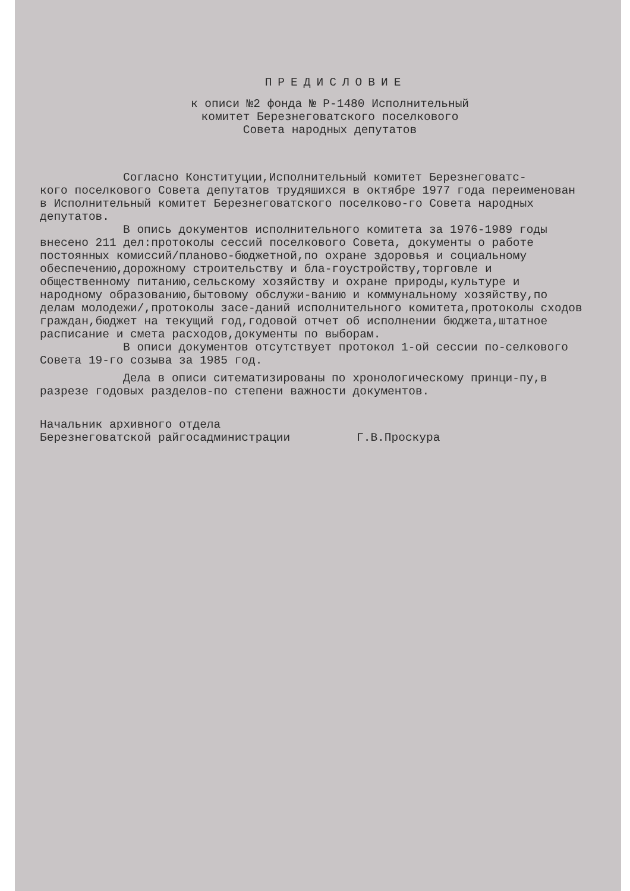ПРЕДИСЛОВИЕ
к описи №2 фонда № Р-1480 Исполнительный
комитет Березнеговатского поселкового
Совета народных депутатов
Согласно Конституции,Исполнительный комитет Березнеговатс-
кого поселкового Совета депутатов трудяшихся в октябре 1977 года переименован в Исполнительный комитет Березнеговатского поселково-го Совета народных депутатов.
В опись документов исполнительного комитета за 1976-1989 годы внесено 211 дел:протоколы сессий поселкового Совета, документы о работе постоянных комиссий/планово-бюджетной,по охране здоровья и социальному обеспечению,дорожному строительству и бла-гоустройству,торговле и общественному питанию,сельскому хозяйству и охране природы,культуре и народному образованию,бытовому обслужи-ванию и коммунальному хозяйству,по делам молодежи/,протоколы засе-даний исполнительного комитета,протоколы сходов граждан,бюджет на текущий год,годовой отчет об исполнении бюджета,штатное расписание и смета расходов,документы по выборам.
В описи документов отсутствует протокол 1-ой сессии по-селкового Совета 19-го созыва за 1985 год.
Дела в описи ситематизированы по хронологическому принци-пу,в разрезе годовых разделов-по степени важности документов.
Начальник архивного отдела
Березнеговатской райгосадминистрации Г.В.Проскура